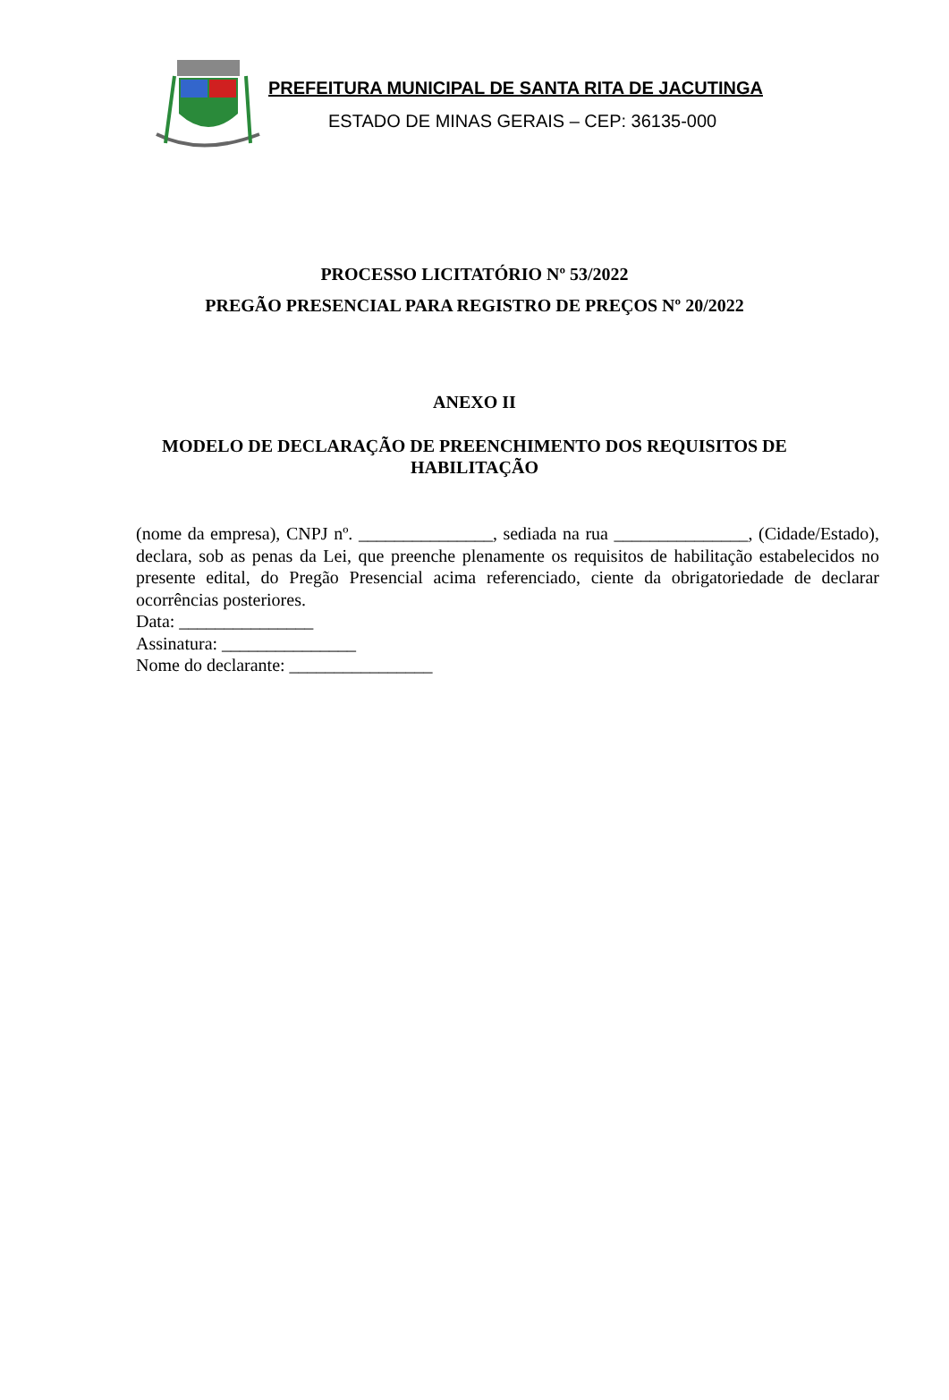PREFEITURA MUNICIPAL DE SANTA RITA DE JACUTINGA
ESTADO DE MINAS GERAIS – CEP: 36135-000
PROCESSO LICITATÓRIO Nº 53/2022
PREGÃO PRESENCIAL PARA REGISTRO DE PREÇOS Nº 20/2022
ANEXO II
MODELO DE DECLARAÇÃO DE PREENCHIMENTO DOS REQUISITOS DE HABILITAÇÃO
(nome da empresa), CNPJ nº. _______________, sediada na rua _______________, (Cidade/Estado), declara, sob as penas da Lei, que preenche plenamente os requisitos de habilitação estabelecidos no presente edital, do Pregão Presencial acima referenciado, ciente da obrigatoriedade de declarar ocorrências posteriores.
Data: _______________
Assinatura: _______________
Nome do declarante: ________________